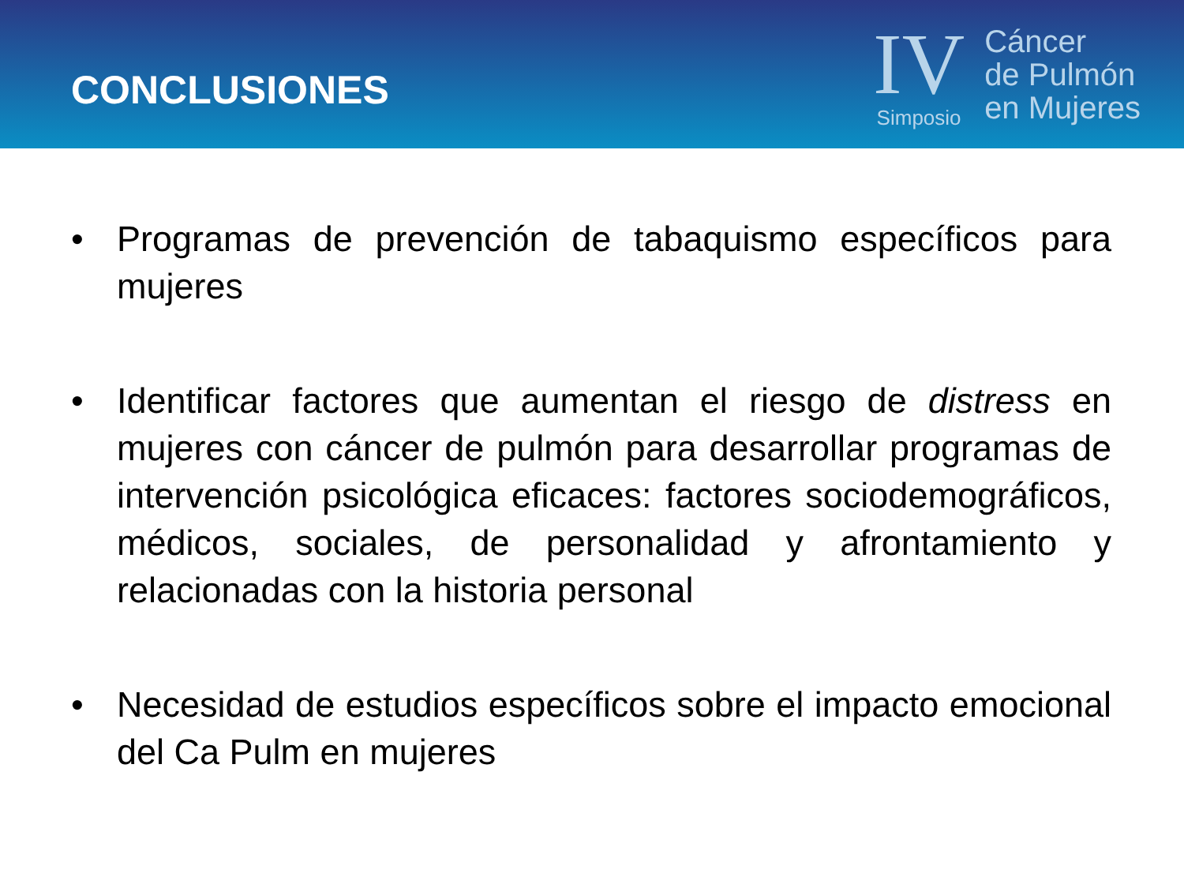CONCLUSIONES
IV
Simposio
Cáncer
de Pulmón
en Mujeres
• Programas de prevención de tabaquismo específicos para mujeres
• Identificar factores que aumentan el riesgo de distress en mujeres con cáncer de pulmón para desarrollar programas de intervención psicológica eficaces: factores sociodemográficos, médicos, sociales, de personalidad y afrontamiento y relacionadas con la historia personal
• Necesidad de estudios específicos sobre el impacto emocional del Ca Pulm en mujeres